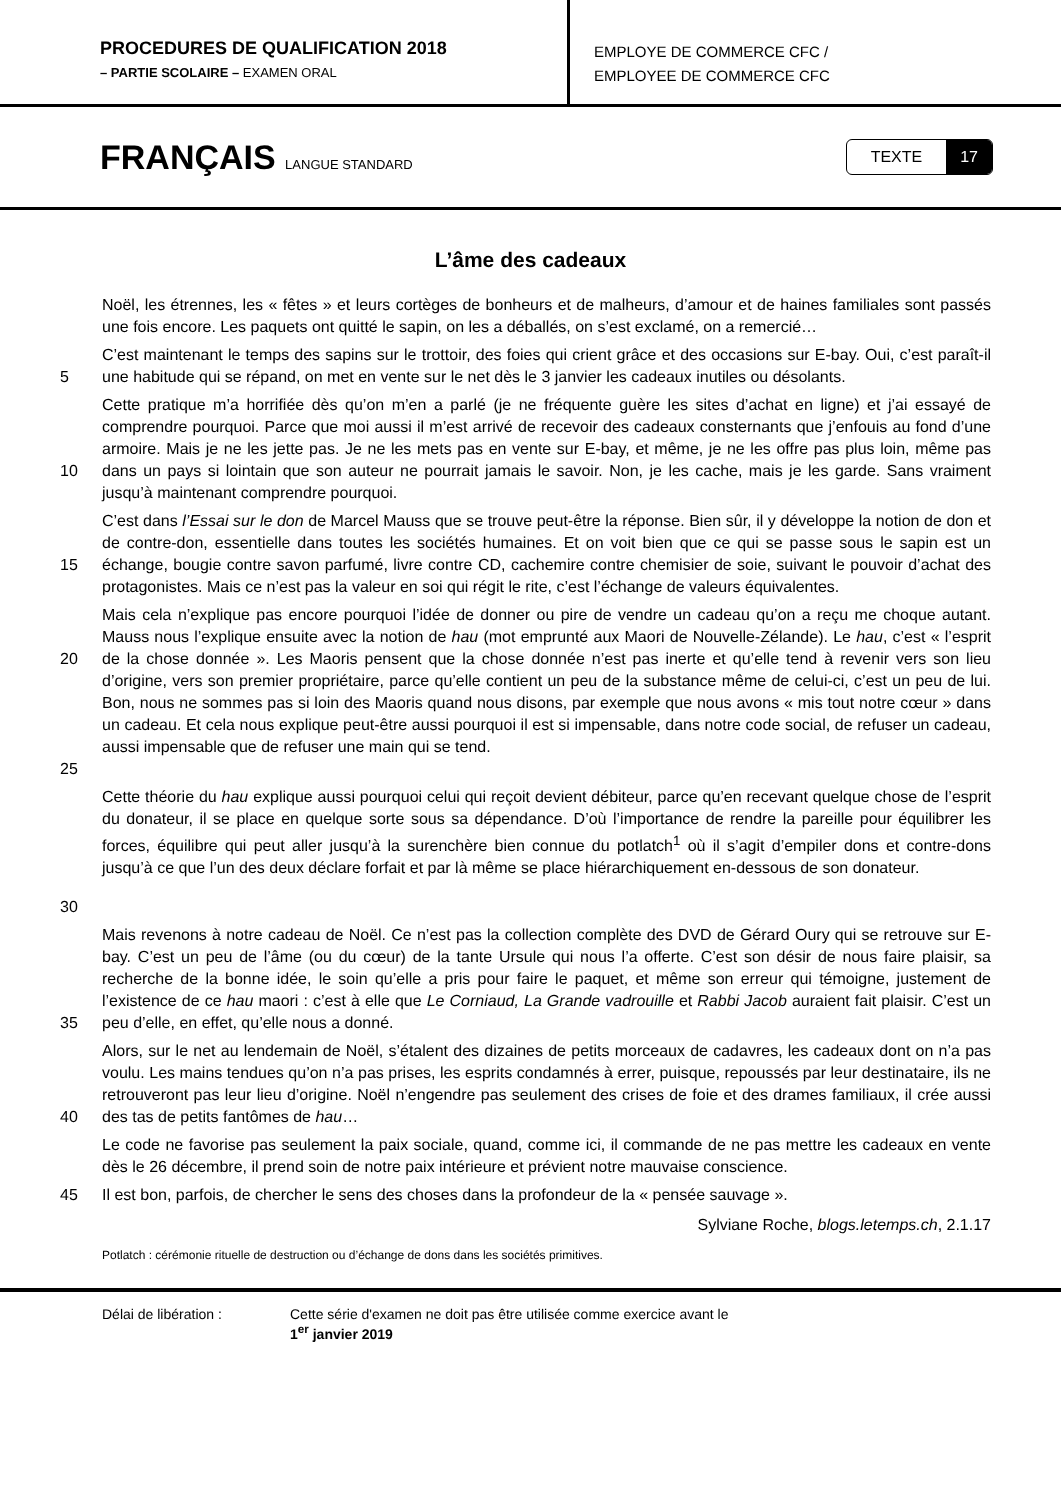PROCEDURES DE QUALIFICATION 2018
– PARTIE SCOLAIRE – EXAMEN ORAL
EMPLOYE DE COMMERCE CFC /
EMPLOYEE DE COMMERCE CFC
FRANÇAIS LANGUE STANDARD
TEXTE 17
L’âme des cadeaux
Noël, les étrennes, les « fêtes » et leurs cortèges de bonheurs et de malheurs, d’amour et de haines familiales sont passés une fois encore. Les paquets ont quitté le sapin, on les a déballés, on s’est exclamé, on a remercié…
5 C’est maintenant le temps des sapins sur le trottoir, des foies qui crient grâce et des occasions sur E-bay. Oui, c’est paraît-il une habitude qui se répand, on met en vente sur le net dès le 3 janvier les cadeaux inutiles ou désolants.
10 Cette pratique m’a horrifiée dès qu’on m’en a parlé (je ne fréquente guère les sites d’achat en ligne) et j’ai essayé de comprendre pourquoi. Parce que moi aussi il m’est arrivé de recevoir des cadeaux consternants que j’enfouis au fond d’une armoire. Mais je ne les jette pas. Je ne les mets pas en vente sur E-bay, et même, je ne les offre pas plus loin, même pas dans un pays si lointain que son auteur ne pourrait jamais le savoir. Non, je les cache, mais je les garde. Sans vraiment jusqu’à maintenant comprendre pourquoi.
15 C’est dans l’Essai sur le don de Marcel Mauss que se trouve peut-être la réponse. Bien sûr, il y développe la notion de don et de contre-don, essentielle dans toutes les sociétés humaines. Et on voit bien que ce qui se passe sous le sapin est un échange, bougie contre savon parfumé, livre contre CD, cachemire contre chemisier de soie, suivant le pouvoir d’achat des protagonistes. Mais ce n’est pas la valeur en soi qui régit le rite, c’est l’échange de valeurs équivalentes.
20
25
Mais cela n’explique pas encore pourquoi l’idée de donner ou pire de vendre un cadeau qu’on a reçu me choque autant. Mauss nous l’explique ensuite avec la notion de hau (mot emprunté aux Maori de Nouvelle-Zélande). Le hau, c’est « l’esprit de la chose donnée ». Les Maoris pensent que la chose donnée n’est pas inerte et qu’elle tend à revenir vers son lieu d’origine, vers son premier propriétaire, parce qu’elle contient un peu de la substance même de celui-ci, c’est un peu de lui. Bon, nous ne sommes pas si loin des Maoris quand nous disons, par exemple que nous avons « mis tout notre cœur » dans un cadeau. Et cela nous explique peut-être aussi pourquoi il est si impensable, dans notre code social, de refuser un cadeau, aussi impensable que de refuser une main qui se tend.
30 Cette théorie du hau explique aussi pourquoi celui qui reçoit devient débiteur, parce qu’en recevant quelque chose de l’esprit du donateur, il se place en quelque sorte sous sa dépendance. D’où l’importance de rendre la pareille pour équilibrer les forces, équilibre qui peut aller jusqu’à la surenchère bien connue du potlatch<sup>1</sup> où il s’agit d’empiler dons et contre-dons jusqu’à ce que l’un des deux déclare forfait et par là même se place hiérarchiquement en-dessous de son donateur.
35 Mais revenons à notre cadeau de Noël. Ce n’est pas la collection complète des DVD de Gérard Oury qui se retrouve sur E-bay. C’est un peu de l’âme (ou du cœur) de la tante Ursule qui nous l’a offerte. C’est son désir de nous faire plaisir, sa recherche de la bonne idée, le soin qu’elle a pris pour faire le paquet, et même son erreur qui témoigne, justement de l’existence de ce hau maori : c’est à elle que Le Corniaud, La Grande vadrouille et Rabbi Jacob auraient fait plaisir. C’est un peu d’elle, en effet, qu’elle nous a donné.
40 Alors, sur le net au lendemain de Noël, s’étalent des dizaines de petits morceaux de cadavres, les cadeaux dont on n’a pas voulu. Les mains tendues qu’on n’a pas prises, les esprits condamnés à errer, puisque, repoussés par leur destinataire, ils ne retrouveront pas leur lieu d’origine. Noël n’engendre pas seulement des crises de foie et des drames familiaux, il crée aussi des tas de petits fantômes de hau…
Le code ne favorise pas seulement la paix sociale, quand, comme ici, il commande de ne pas mettre les cadeaux en vente dès le 26 décembre, il prend soin de notre paix intérieure et prévient notre mauvaise conscience.
45 Il est bon, parfois, de chercher le sens des choses dans la profondeur de la « pensée sauvage ».
Sylviane Roche, blogs.letemps.ch, 2.1.17
Potlatch : cérémonie rituelle de destruction ou d’échange de dons dans les sociétés primitives.
Délai de libération : Cette série d'examen ne doit pas être utilisée comme exercice avant le
1<sup>er</sup> janvier 2019